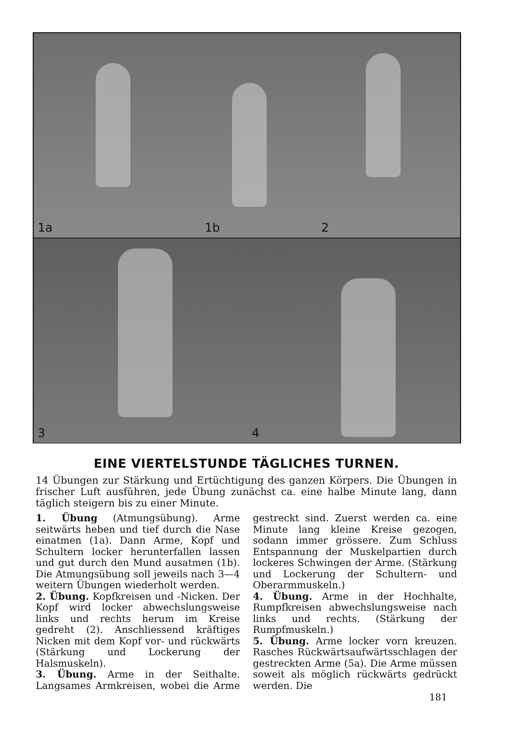1a 1b 2
3 4
EINE VIERTELSTUNDE TÄGLICHES TURNEN.
14 Übungen zur Stärkung und Ertüchtigung des ganzen Körpers. Die Übungen in frischer Luft ausführen, jede Übung zunächst ca. eine halbe Minute lang, dann täglich steigern bis zu einer Minute.
1. Übung (Atmungsübung). Arme seitwärts heben und tief durch die Nase einatmen (1a). Dann Arme, Kopf und Schultern locker herunterfallen lassen und gut durch den Mund ausatmen (1b). Die Atmungsübung soll jeweils nach 3—4 weitern Übungen wiederholt werden.
2. Übung. Kopfkreisen und -Nicken. Der Kopf wird locker abwechslungsweise links und rechts herum im Kreise gedreht (2). Anschliessend kräftiges Nicken mit dem Kopf vor- und rückwärts (Stärkung und Lockerung der Halsmuskeln).
3. Übung. Arme in der Seithalte. Langsames Armkreisen, wobei die Arme gestreckt sind. Zuerst werden ca. eine Minute lang kleine Kreise gezogen, sodann immer grössere. Zum Schluss Entspannung der Muskelpartien durch lockeres Schwingen der Arme. (Stärkung und Lockerung der Schultern- und Oberarmmuskeln.)
4. Übung. Arme in der Hochhalte, Rumpfkreisen abwechslungsweise nach links und rechts. (Stärkung der Rumpfmuskeln.)
5. Übung. Arme locker vorn kreuzen. Rasches Rückwärtsaufwärtsschlagen der gestreckten Arme (5a). Die Arme müssen soweit als möglich rückwärts gedrückt werden. Die
181